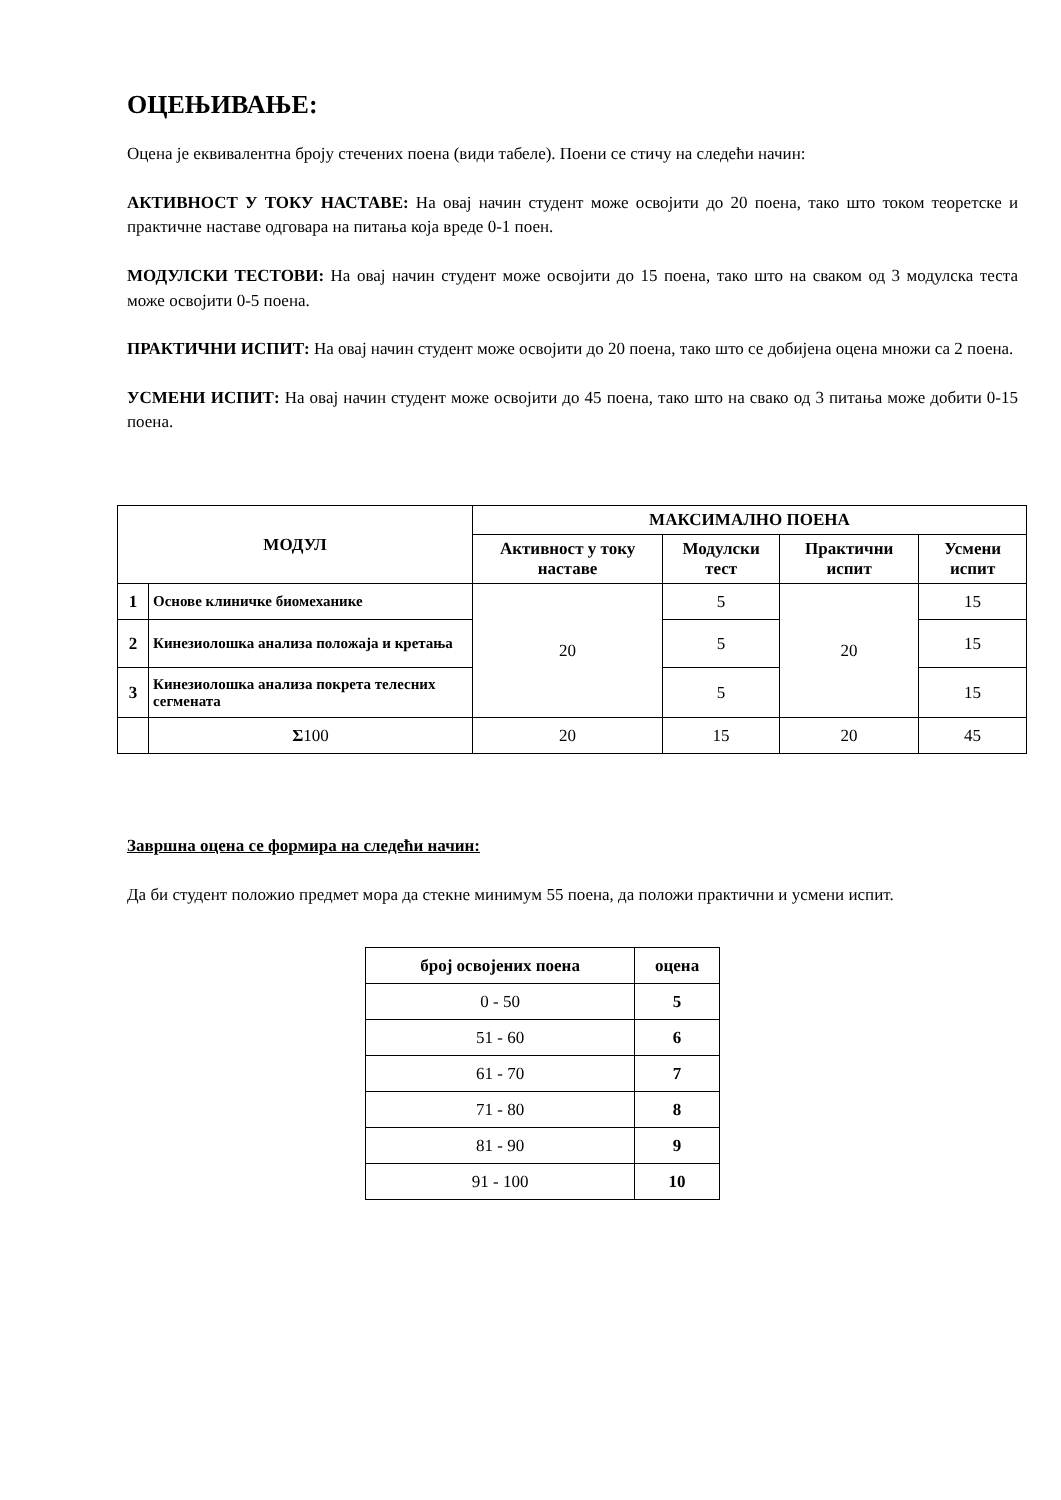ОЦЕЊИВАЊЕ:
Оцена је еквивалентна броју стечених поена (види табеле). Поени се стичу на следећи начин:
АКТИВНОСТ У ТОКУ НАСТАВЕ: На овај начин студент може освојити до 20 поена, тако што током теоретске и практичне наставе одговара на питања која вреде 0-1 поен.
МОДУЛСКИ ТЕСТОВИ: На овај начин студент може освојити до 15 поена, тако што на сваком од 3 модулска теста може освојити 0-5 поена.
ПРАКТИЧНИ ИСПИТ: На овај начин студент може освојити до 20 поена, тако што се добијена оцена множи са 2 поена.
УСМЕНИ ИСПИТ: На овај начин студент може освојити до 45 поена, тако што на свако од 3 питања може добити 0-15 поена.
| МОДУЛ | | МАКСИМАЛНО ПОЕНА | | | |
| --- | --- | --- | --- | --- | --- |
| | | Активност у току наставе | Модулски тест | Практични испит | Усмени испит |
| 1 | Основе клиничке биомеханике | 20 | 5 | 20 | 15 |
| 2 | Кинезиолошка анализа положаја и кретања | | 5 | | 15 |
| 3 | Кинезиолошка анализа покрета телесних сегмената | | 5 | | 15 |
| | Σ 100 | 20 | 15 | 20 | 45 |
Завршна оцена се формира на следећи начин:
Да би студент положио предмет мора да стекне минимум 55 поена, да положи практични и усмени испит.
| број освојених поена | оцена |
| --- | --- |
| 0 - 50 | 5 |
| 51 - 60 | 6 |
| 61 - 70 | 7 |
| 71 - 80 | 8 |
| 81 - 90 | 9 |
| 91 - 100 | 10 |